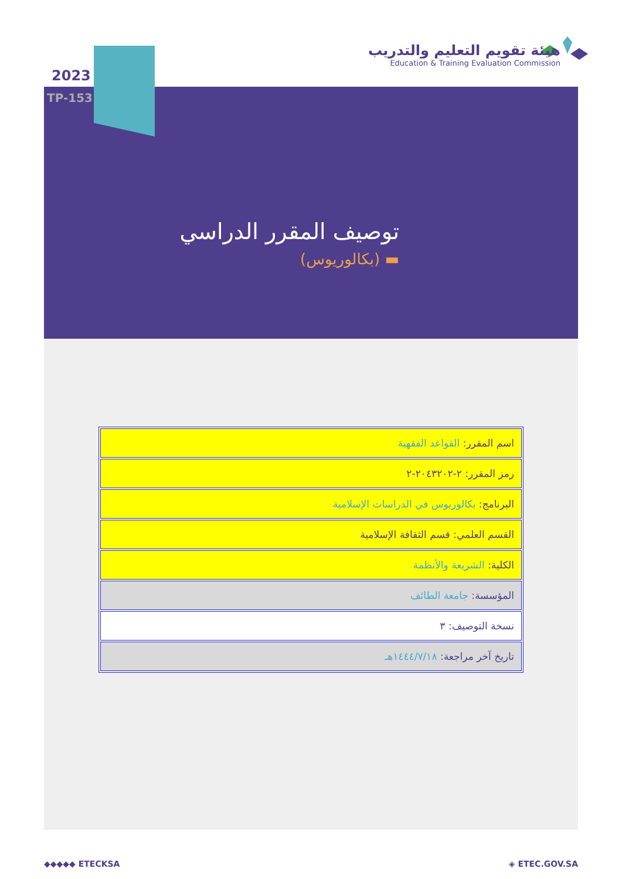2023
TP-153
هيئة تقويم التعليم والتدريب
Education & Training Evaluation Commission
توصيف المقرر الدراسي
(بكالوريوس) ▬
| اسم المقرر: القواعد الفقهية |
| رمز المقرر: ٢-٢٠٤٣٢٠٢-٢ |
| البرنامج: بكالوريوس في الدراسات الإسلامية |
| القسم العلمي: قسم الثقافة الإسلامية |
| الكلية: الشريعة والأنظمة |
| المؤسسة: جامعة الطائف |
| نسخة التوصيف: ٣ |
| تاريخ آخر مراجعة: ١٤٤٤/٧/١٨هـ |
◆◆◆◆◆ ETECKSA ◈ ETEC.GOV.SA